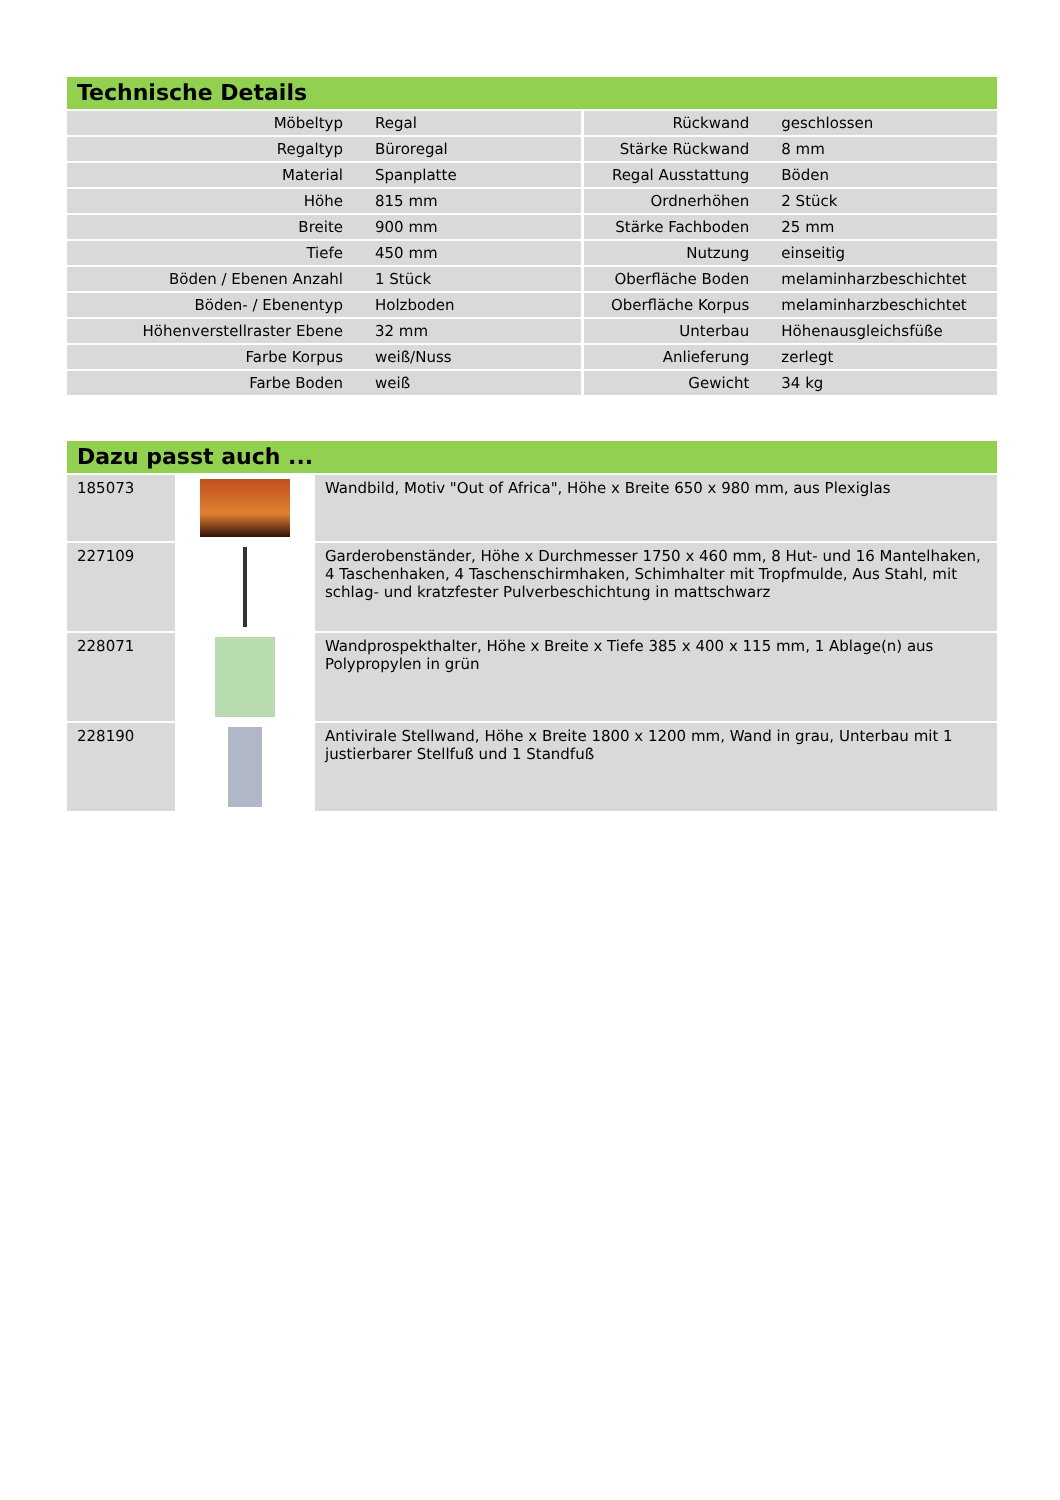Technische Details
| Möbeltyp | Regal | Rückwand | geschlossen |
| Regaltyp | Büroregal | Stärke Rückwand | 8 mm |
| Material | Spanplatte | Regal Ausstattung | Böden |
| Höhe | 815 mm | Ordnerhöhen | 2 Stück |
| Breite | 900 mm | Stärke Fachboden | 25 mm |
| Tiefe | 450 mm | Nutzung | einseitig |
| Böden / Ebenen Anzahl | 1 Stück | Oberfläche Boden | melaminharzbeschichtet |
| Böden- / Ebenentyp | Holzboden | Oberfläche Korpus | melaminharzbeschichtet |
| Höhenverstellraster Ebene | 32 mm | Unterbau | Höhenausgleichsfüße |
| Farbe Korpus | weiß/Nuss | Anlieferung | zerlegt |
| Farbe Boden | weiß | Gewicht | 34 kg |
Dazu passt auch ...
| 185073 | | Wandbild, Motiv "Out of Africa", Höhe x Breite 650 x 980 mm, aus Plexiglas |
| 227109 | | Garderobenständer, Höhe x Durchmesser 1750 x 460 mm, 8 Hut- und 16 Mantelhaken, 4 Taschenhaken, 4 Taschenschirmhaken, Schimhalter mit Tropfmulde, Aus Stahl, mit schlag- und kratzfester Pulverbeschichtung in mattschwarz |
| 228071 | | Wandprospekthalter, Höhe x Breite x Tiefe 385 x 400 x 115 mm, 1 Ablage(n) aus Polypropylen in grün |
| 228190 | | Antivirale Stellwand, Höhe x Breite 1800 x 1200 mm, Wand in grau, Unterbau mit 1 justierbarer Stellfuß und 1 Standfuß |